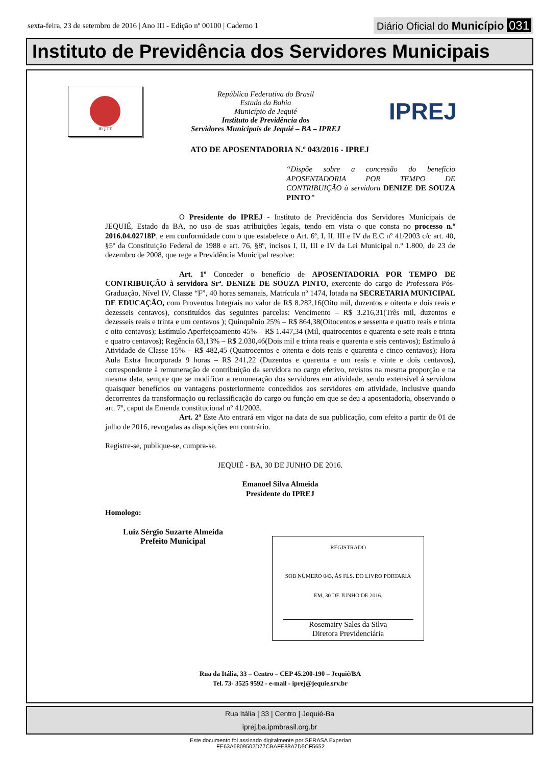sexta-feira, 23 de setembro de 2016 | Ano III - Edição nº 00100 | Caderno 1
Diário Oficial do Município 031
Instituto de Previdência dos Servidores Municipais
JEQUIÉ
República Federativa do Brasil
Estado da Bahia
Município de Jequié
Instituto de Previdência dos
Servidores Municipais de Jequié – BA – IPREJ
IPREJ
ATO DE APOSENTADORIA N.º 043/2016 - IPREJ
“Dispõe sobre a concessão do benefício APOSENTADORIA POR TEMPO DE CONTRIBUIÇÃO à servidora DENIZE DE SOUZA PINTO”
O Presidente do IPREJ - Instituto de Previdência dos Servidores Municipais de JEQUIÉ, Estado da BA, no uso de suas atribuições legais, tendo em vista o que consta no processo n.º 2016.04.02718P, e em conformidade com o que estabelece o Art. 6º, I, II, III e IV da E.C nº 41/2003 c/c art. 40, §5º da Constituição Federal de 1988 e art. 76, §8º, incisos I, II, III e IV da Lei Municipal n.º 1.800, de 23 de dezembro de 2008, que rege a Previdência Municipal resolve:
Art. 1º Conceder o benefício de APOSENTADORIA POR TEMPO DE CONTRIBUIÇÃO à servidora Srª. DENIZE DE SOUZA PINTO, exercente do cargo de Professora Pós-Graduação, Nível IV, Classe “F”, 40 horas semanais, Matrícula nº 1474, lotada na SECRETARIA MUNICIPAL DE EDUCAÇÃO, com Proventos Integrais no valor de R$ 8.282,16(Oito mil, duzentos e oitenta e dois reais e dezesseis centavos), constituídos das seguintes parcelas: Vencimento – R$ 3.216,31(Três mil, duzentos e dezesseis reais e trinta e um centavos ); Quinquênio 25% – R$ 864,38(Oitocentos e sessenta e quatro reais e trinta e oito centavos); Estímulo Aperfeiçoamento 45% – R$ 1.447,34 (Mil, quatrocentos e quarenta e sete reais e trinta e quatro centavos); Regência 63,13% – R$ 2.030,46(Dois mil e trinta reais e quarenta e seis centavos); Estímulo à Atividade de Classe 15% – R$ 482,45 (Quatrocentos e oitenta e dois reais e quarenta e cinco centavos); Hora Aula Extra Incorporada 9 horas – R$ 241,22 (Duzentos e quarenta e um reais e vinte e dois centavos), correspondente à remuneração de contribuição da servidora no cargo efetivo, revistos na mesma proporção e na mesma data, sempre que se modificar a remuneração dos servidores em atividade, sendo extensível à servidora quaisquer benefícios ou vantagens posteriormente concedidos aos servidores em atividade, inclusive quando decorrentes da transformação ou reclassificação do cargo ou função em que se deu a aposentadoria, observando o art. 7º, caput da Emenda constitucional nº 41/2003.
Art. 2º Este Ato entrará em vigor na data de sua publicação, com efeito a partir de 01 de julho de 2016, revogadas as disposições em contrário.
Registre-se, publique-se, cumpra-se.
JEQUIÉ - BA, 30 DE JUNHO DE 2016.
Emanoel Silva Almeida
Presidente do IPREJ
Homologo:
Luiz Sérgio Suzarte Almeida
Prefeito Municipal
REGISTRADO
SOB NÚMERO 043, ÀS FLS. DO LIVRO PORTARIA
EM, 30 DE JUNHO DE 2016.
Rosemairy Sales da Silva
Diretora Previdenciária
Rua da Itália, 33 – Centro – CEP 45.200-190 – Jequié/BA
Tel. 73- 3525 9592 - e-mail - iprej@jequie.srv.br
Rua Itália | 33 | Centro | Jequié-Ba
iprej.ba.ipmbrasil.org.br
Este documento foi assinado digitalmente por SERASA Experian
FE63A6809502D77CBAFE88A7D5CF5652